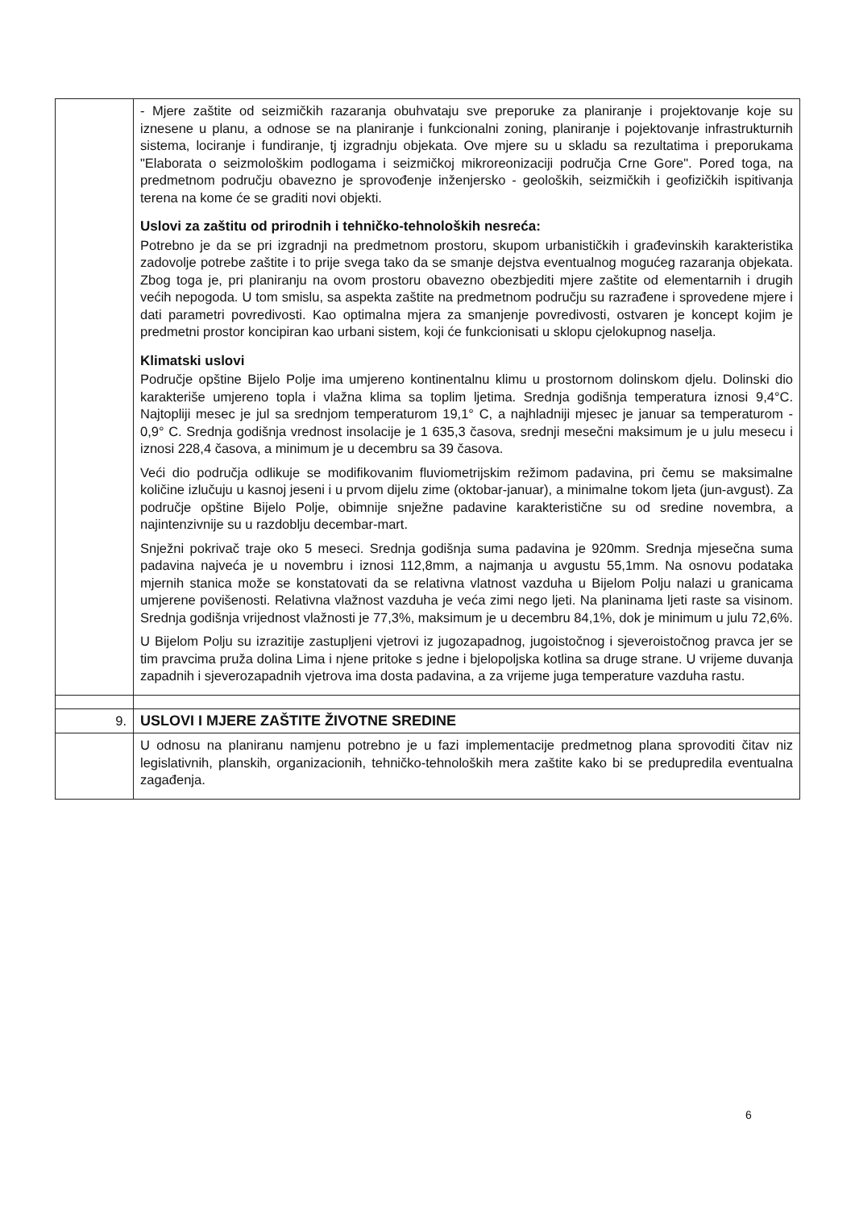| | - Mjere zaštite od seizmičkih razaranja obuhvataju sve preporuke za planiranje i projektovanje koje su iznesene u planu, a odnose se na planiranje i funkcionalni zoning, planiranje i pojektovanje infrastrukturnih sistema, lociranje i fundiranje, tj izgradnju objekata. Ove mjere su u skladu sa rezultatima i preporukama "Elaborata o seizmološkim podlogama i seizmičkoj mikroreonizaciji područja Crne Gore". Pored toga, na predmetnom području obavezno je sprovođenje inženjersko - geoloških, seizmičkih i geofizičkih ispitivanja terena na kome će se graditi novi objekti. Uslovi za zaštitu od prirodnih i tehničko-tehnoloških nesreća: Potrebno je da se pri izgradnji na predmetnom prostoru, skupom urbanističkih i građevinskih karakteristika zadovolje potrebe zaštite i to prije svega tako da se smanje dejstva eventualnog mogućeg razaranja objekata. Zbog toga je, pri planiranju na ovom prostoru obavezno obezbjediti mjere zaštite od elementarnih i drugih većih nepogoda. U tom smislu, sa aspekta zaštite na predmetnom području su razrađene i sprovedene mjere i dati parametri povredivosti. Kao optimalna mjera za smanjenje povredivosti, ostvaren je koncept kojim je predmetni prostor koncipiran kao urbani sistem, koji će funkcionisati u sklopu cjelokupnog naselja. Klimatski uslovi Područje opštine Bijelo Polje ima umjereno kontinentalnu klimu u prostornom dolinskom djelu. Dolinski dio karakteriše umjereno topla i vlažna klima sa toplim ljetima. Srednja godišnja temperatura iznosi 9,4°C. Najtopliji mesec je jul sa srednjom temperaturom 19,1° C, a najhladniji mjesec je januar sa temperaturom - 0,9° C. Srednja godišnja vrednost insolacije je 1 635,3 časova, srednji mesečni maksimum je u julu mesecu i iznosi 228,4 časova, a minimum je u decembru sa 39 časova. Veći dio područja odlikuje se modifikovanim fluviometrijskim režimom padavina, pri čemu se maksimalne količine izlučuju u kasnoj jeseni i u prvom dijelu zime (oktobar-januar), a minimalne tokom ljeta (jun-avgust). Za područje opštine Bijelo Polje, obimnije snježne padavine karakteristične su od sredine novembra, a najintenzivnije su u razdoblju decembar-mart. Snježni pokrivač traje oko 5 meseci. Srednja godišnja suma padavina je 920mm. Srednja mjesečna suma padavina najveća je u novembru i iznosi 112,8mm, a najmanja u avgustu 55,1mm. Na osnovu podataka mjernih stanica može se konstatovati da se relativna vlatnost vazduha u Bijelom Polju nalazi u granicama umjerene povišenosti. Relativna vlažnost vazduha je veća zimi nego ljeti. Na planinama ljeti raste sa visinom. Srednja godišnja vrijednost vlažnosti je 77,3%, maksimum je u decembru 84,1%, dok je minimum u julu 72,6%. U Bijelom Polju su izrazitije zastupljeni vjetrovi iz jugozapadnog, jugoistočnog i sjeveroistočnog pravca jer se tim pravcima pruža dolina Lima i njene pritoke s jedne i bjelopoljska kotlina sa druge strane. U vrijeme duvanja zapadnih i sjeverozapadnih vjetrova ima dosta padavina, a za vrijeme juga temperature vazduha rastu. |
| 9. | USLOVI I MJERE ZAŠTITE ŽIVOTNE SREDINE |
| | U odnosu na planiranu namjenu potrebno je u fazi implementacije predmetnog plana sprovoditi čitav niz legislativnih, planskih, organizacionih, tehničko-tehnoloških mera zaštite kako bi se predupredila eventualna zagađenja. |
6